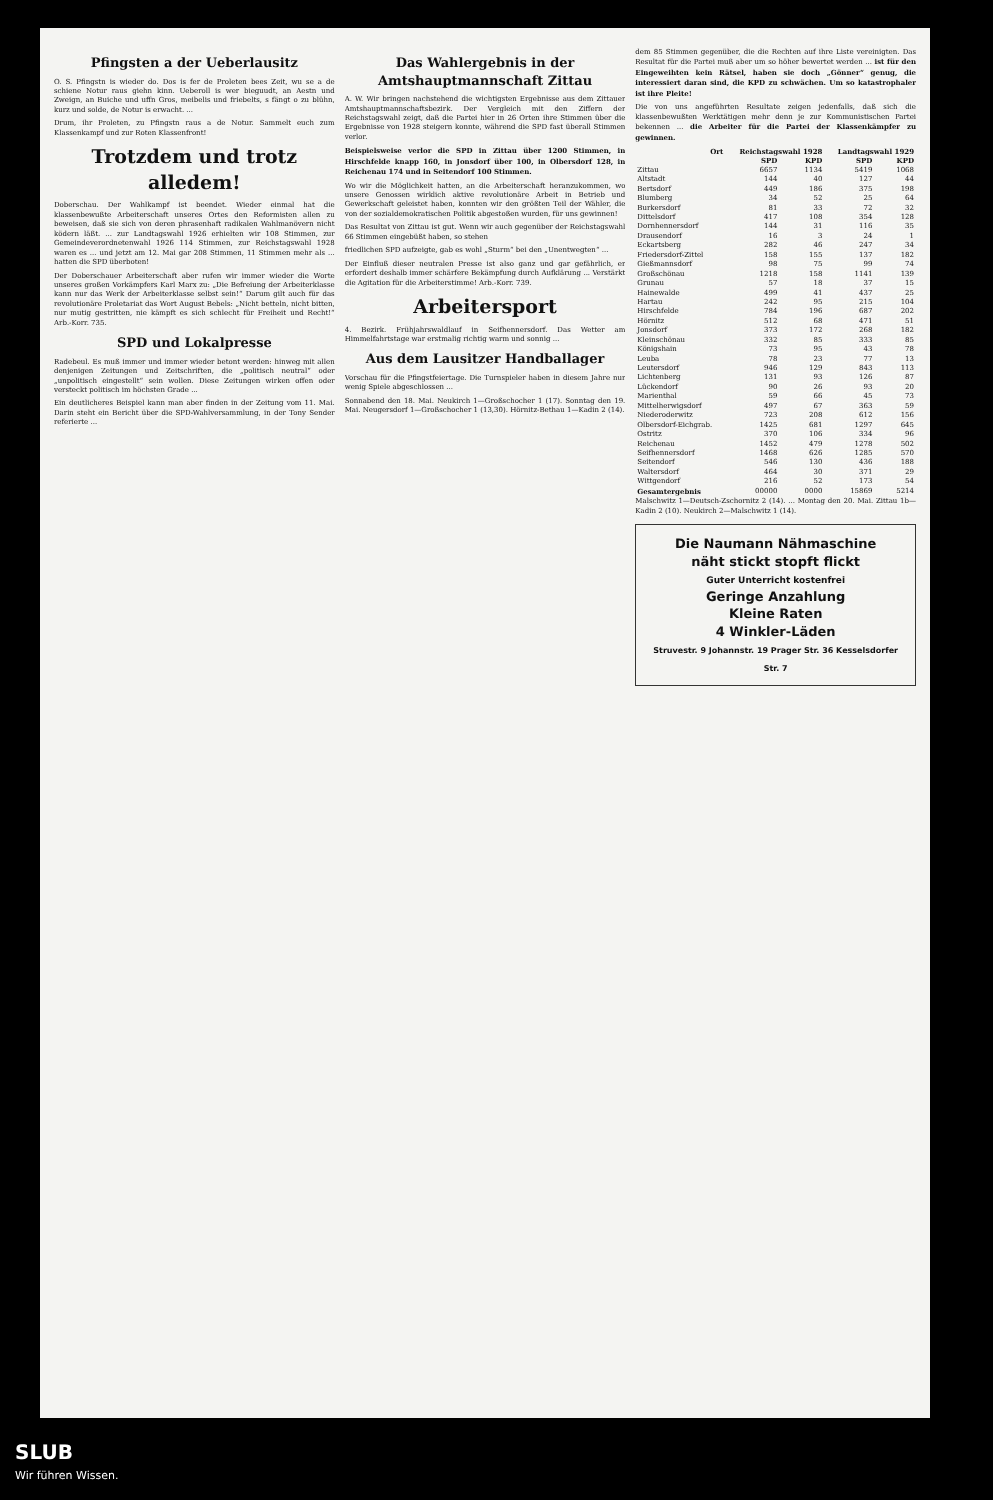Pfingsten a der Ueberlausitz
O. S. Pfingstn is wieder do. Dos is fer de Proleten bees Zeit, wu se a de schiene Notur raus giehn kinn. Ueberoll is wer bieguudt, an Aestn und Zweign, an Buiche und uffn Gros, meibelis und friebelts, s fängt o zu blühn, kurz und solde, de Notur is erwacht. ...
Drum, ihr Proleten, zu Pfingstn raus a de Notur. Sammelt euch zum Klassenkampf und zur Roten Klassenfront!
Trotzdem und trotz alledem!
Doberschau. Der Wahlkampf ist beendet. Wieder einmal hat die klassenbewußte Arbeiterschaft unseres Ortes den Reformisten allen zu beweisen, daß sie sich von deren phrasenhaft radikalen Wahlmanövern nicht ködern läßt. ... zur Landtagswahl 1926 erhielten wir 108 Stimmen, zur Gemeindeverordnetenwahl 1926 114 Stimmen, zur Reichstagswahl 1928 waren es ... und jetzt am 12. Mai gar 208 Stimmen, 11 Stimmen mehr als ... hatten die SPD überboten!
Der Doberschauer Arbeiterschaft aber rufen wir immer wieder die Worte unseres großen Vorkämpfers Karl Marx zu: „Die Befreiung der Arbeiterklasse kann nur das Werk der Arbeiterklasse selbst sein!“ Darum gilt auch für das revolutionäre Proletariat das Wort August Bebels: „Nicht betteln, nicht bitten, nur mutig gestritten, nie kämpft es sich schlecht für Freiheit und Recht!“ Arb.-Korr. 735.
SPD und Lokalpresse
Radebeul. Es muß immer und immer wieder betont werden: hinweg mit allen denjenigen Zeitungen und Zeitschriften, die „politisch neutral“ oder „unpolitisch eingestellt“ sein wollen. Diese Zeitungen wirken offen oder versteckt politisch im höchsten Grade ...
Ein deutlicheres Beispiel kann man aber finden in der Zeitung vom 11. Mai. Darin steht ein Bericht über die SPD-Wahlversammlung, in der Tony Sender referierte ...
Das Wahlergebnis in der Amtshauptmannschaft Zittau
A. W. Wir bringen nachstehend die wichtigsten Ergebnisse aus dem Zittauer Amtshauptmannschaftsbezirk. Der Vergleich mit den Ziffern der Reichstagswahl zeigt, daß die Partei hier in 26 Orten ihre Stimmen über die Ergebnisse von 1928 steigern konnte, während die SPD fast überall Stimmen verlor.
Beispielsweise verlor die SPD in Zittau über 1200 Stimmen, in Hirschfelde knapp 160, in Jonsdorf über 100, in Olbersdorf 128, in Reichenau 174 und in Seitendorf 100 Stimmen.
Wo wir die Möglichkeit hatten, an die Arbeiterschaft heranzukommen, wo unsere Genossen wirklich aktive revolutionäre Arbeit in Betrieb und Gewerkschaft geleistet haben, konnten wir den größten Teil der Wähler, die von der sozialdemokratischen Politik abgestoßen wurden, für uns gewinnen!
Das Resultat von Zittau ist gut. Wenn wir auch gegenüber der Reichstagswahl 66 Stimmen eingebüßt haben, so stehen
friedlichen SPD aufzeigte, gab es wohl „Sturm“ bei den „Unentwegten“ ...
Der Einfluß dieser neutralen Presse ist also ganz und gar gefährlich, er erfordert deshalb immer schärfere Bekämpfung durch Aufklärung ... Verstärkt die Agitation für die Arbeiterstimme! Arb.-Korr. 739.
Arbeitersport
4. Bezirk. Frühjahrswaldlauf in Seifhennersdorf. Das Wetter am Himmelfahrtstage war erstmalig richtig warm und sonnig ...
Aus dem Lausitzer Handballager
Vorschau für die Pfingstfeiertage. Die Turnspieler haben in diesem Jahre nur wenig Spiele abgeschlossen ...
Sonnabend den 18. Mai. Neukirch 1—Großschocher 1 (17). Sonntag den 19. Mai. Neugersdorf 1—Großschocher 1 (13,30). Hörnitz-Bethau 1—Kadin 2 (14).
dem 85 Stimmen gegenüber, die die Rechten auf ihre Liste vereinigten. Das Resultat für die Partei muß aber um so höher bewertet werden ... ist für den Eingeweihten kein Rätsel, haben sie doch „Gönner“ genug, die interessiert daran sind, die KPD zu schwächen. Um so katastrophaler ist ihre Pleite!
Die von uns angeführten Resultate zeigen jedenfalls, daß sich die klassenbewußten Werktätigen mehr denn je zur Kommunistischen Partei bekennen ... die Arbeiter für die Partei der Klassenkämpfer zu gewinnen.
| Ort | Reichstagswahl 1928 | | Landtagswahl 1929 | |
| --- | --- | --- | --- | --- |
| | SPD | KPD | SPD | KPD |
| Zittau | 6657 | 1134 | 5419 | 1068 |
| Altstadt | 144 | 40 | 127 | 44 |
| Bertsdorf | 449 | 186 | 375 | 198 |
| Blumberg | 34 | 52 | 25 | 64 |
| Burkersdorf | 81 | 33 | 72 | 32 |
| Dittelsdorf | 417 | 108 | 354 | 128 |
| Dornhennersdorf | 144 | 31 | 116 | 35 |
| Drausendorf | 16 | 3 | 24 | 1 |
| Eckartsberg | 282 | 46 | 247 | 34 |
| Friedersdorf-Zittel | 158 | 155 | 137 | 182 |
| Gießmannsdorf | 98 | 75 | 99 | 74 |
| Großschönau | 1218 | 158 | 1141 | 139 |
| Grunau | 57 | 18 | 37 | 15 |
| Hainewalde | 499 | 41 | 437 | 25 |
| Hartau | 242 | 95 | 215 | 104 |
| Hirschfelde | 784 | 196 | 687 | 202 |
| Hörnitz | 512 | 68 | 471 | 51 |
| Jonsdorf | 373 | 172 | 268 | 182 |
| Kleinschönau | 332 | 85 | 333 | 85 |
| Königshain | 73 | 95 | 43 | 78 |
| Leuba | 78 | 23 | 77 | 13 |
| Leutersdorf | 946 | 129 | 843 | 113 |
| Lichtenberg | 131 | 93 | 126 | 87 |
| Lückendorf | 90 | 26 | 93 | 20 |
| Marienthal | 59 | 66 | 45 | 73 |
| Mittelherwigsdorf | 497 | 67 | 363 | 59 |
| Niederoderwitz | 723 | 208 | 612 | 156 |
| Olbersdorf-Eichgrab. | 1425 | 681 | 1297 | 645 |
| Ostritz | 370 | 106 | 334 | 96 |
| Reichenau | 1452 | 479 | 1278 | 502 |
| Seifhennersdorf | 1468 | 626 | 1285 | 570 |
| Seitendorf | 546 | 130 | 436 | 188 |
| Waltersdorf | 464 | 30 | 371 | 29 |
| Wittgendorf | 216 | 52 | 173 | 54 |
| Gesamtergebnis | 00000 | 0000 | 15869 | 5214 |
Malschwitz 1—Deutsch-Zschornitz 2 (14). ... Montag den 20. Mai. Zittau 1b—Kadin 2 (10). Neukirch 2—Malschwitz 1 (14).
Die Naumann Nähmaschine
näht stickt stopft flickt
Guter Unterricht kostenfrei
Geringe Anzahlung
Kleine Raten
4 Winkler-Läden
Struvestr. 9 Johannstr. 19 Prager Str. 36 Kesselsdorfer Str. 7
SLUB
Wir führen Wissen.